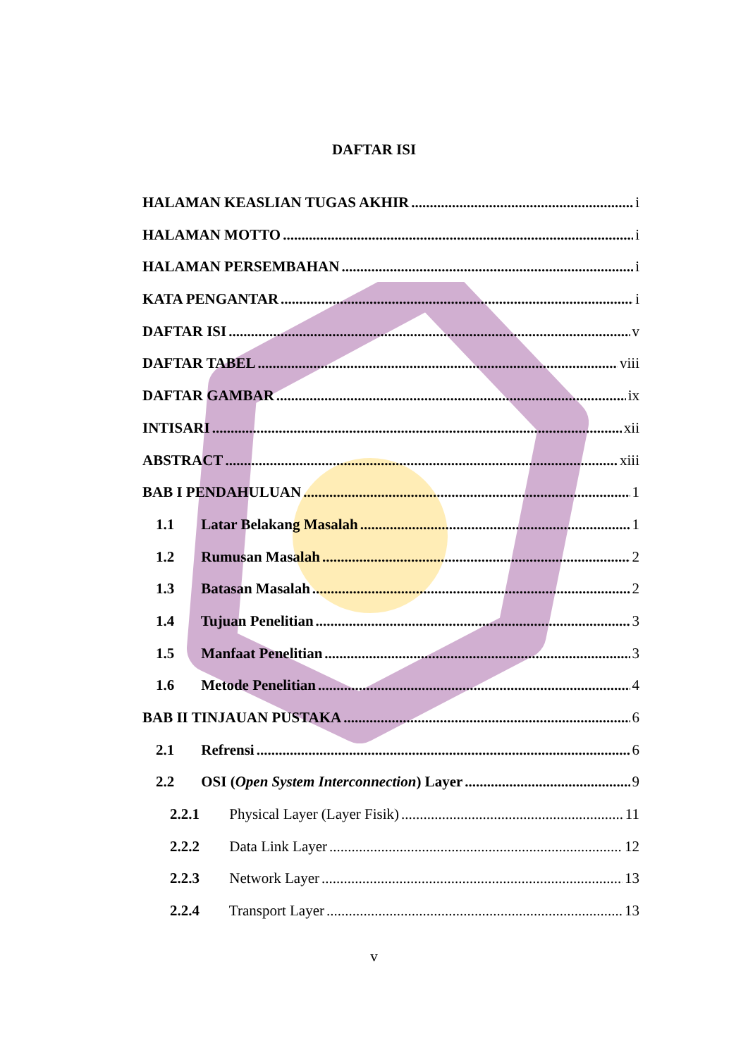DAFTAR ISI
HALAMAN KEASLIAN TUGAS AKHIR i
HALAMAN MOTTO i
HALAMAN PERSEMBAHAN i
KATA PENGANTAR i
DAFTAR ISI v
DAFTAR TABEL viii
DAFTAR GAMBAR ix
INTISARI xii
ABSTRACT xiii
BAB I PENDAHULUAN 1
1.1 Latar Belakang Masalah 1
1.2 Rumusan Masalah 2
1.3 Batasan Masalah 2
1.4 Tujuan Penelitian 3
1.5 Manfaat Penelitian 3
1.6 Metode Penelitian 4
BAB II TINJAUAN PUSTAKA 6
2.1 Refrensi 6
2.2 OSI (Open System Interconnection) Layer 9
2.2.1 Physical Layer (Layer Fisik) 11
2.2.2 Data Link Layer 12
2.2.3 Network Layer 13
2.2.4 Transport Layer 13
v